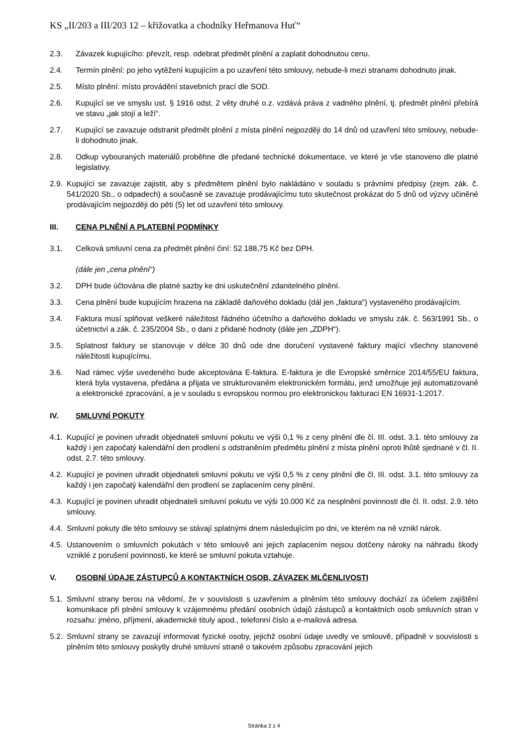KS „II/203 a III/203 12 – křižovatka a chodníky Heřmanova Huť“
2.3. Závazek kupujícího: převzít, resp. odebrat předmět plnění a zaplatit dohodnutou cenu.
2.4. Termín plnění: po jeho vytěžení kupujícím a po uzavření této smlouvy, nebude-li mezi stranami dohodnuto jinak.
2.5. Místo plnění: místo provádění stavebních prací dle SOD.
2.6. Kupující se ve smyslu ust. § 1916 odst. 2 věty druhé o.z. vzdává práva z vadného plnění, tj. předmět plnění přebírá ve stavu „jak stojí a leží“.
2.7. Kupující se zavazuje odstranit předmět plnění z místa plnění nejpozději do 14 dnů od uzavření této smlouvy, nebude-li dohodnuto jinak.
2.8. Odkup vybouraných materiálů proběhne dle předané technické dokumentace, ve které je vše stanoveno dle platné legislativy.
2.9. Kupující se zavazuje zajistit, aby s předmětem plnění bylo nakládáno v souladu s právními předpisy (zejm. zák. č. 541/2020 Sb., o odpadech) a současně se zavazuje prodávajícímu tuto skutečnost prokázat do 5 dnů od výzvy učiněné prodávajícím nejpozději do pěti (5) let od uzavření této smlouvy.
III. CENA PLNĚNÍ A PLATEBNÍ PODMÍNKY
3.1. Celková smluvní cena za předmět plnění činí: 52 188,75 Kč bez DPH.
(dále jen „cena plnění“)
3.2. DPH bude účtována dle platné sazby ke dni uskutečnění zdanitelného plnění.
3.3. Cena plnění bude kupujícím hrazena na základě daňového dokladu (dál jen „faktura“) vystaveného prodávajícím.
3.4. Faktura musí splňovat veškeré náležitost řádného účetního a daňového dokladu ve smyslu zák. č. 563/1991 Sb., o účetnictví a zák. č. 235/2004 Sb., o dani z přidané hodnoty (dále jen „ZDPH“).
3.5. Splatnost faktury se stanovuje v délce 30 dnů ode dne doručení vystavené faktury mající všechny stanovené náležitosti kupujícímu.
3.6. Nad rámec výše uvedeného bude akceptována E-faktura. E-faktura je dle Evropské směrnice 2014/55/EU faktura, která byla vystavena, předána a přijata ve strukturovaném elektronickém formátu, jenž umožňuje její automatizované a elektronické zpracování, a je v souladu s evropskou normou pro elektronickou fakturaci EN 16931-1:2017.
IV. SMLUVNÍ POKUTY
4.1. Kupující je povinen uhradit objednateli smluvní pokutu ve výši 0,1 % z ceny plnění dle čl. III. odst. 3.1. této smlouvy za každý i jen započatý kalendářní den prodlení s odstraněním předmětu plnění z místa plnění oproti lhůtě sjednané v čl. II. odst. 2.7. této smlouvy.
4.2. Kupující je povinen uhradit objednateli smluvní pokutu ve výši 0,5 % z ceny plnění dle čl. III. odst. 3.1. této smlouvy za každý i jen započatý kalendářní den prodlení se zaplacením ceny plnění.
4.3. Kupující je povinen uhradit objednateli smluvní pokutu ve výši 10.000 Kč za nesplnění povinnosti dle čl. II. odst. 2.9. této smlouvy.
4.4. Smluvní pokuty dle této smlouvy se stávají splatnými dnem následujícím po dni, ve kterém na ně vznikl nárok.
4.5. Ustanovením o smluvních pokutách v této smlouvě ani jejich zaplacením nejsou dotčeny nároky na náhradu škody vzniklé z porušení povinnosti, ke které se smluvní pokuta vztahuje.
V. OSOBNÍ ÚDAJE ZÁSTUPCŮ A KONTAKTNÍCH OSOB, ZÁVAZEK MLČENLIVOSTI
5.1. Smluvní strany berou na vědomí, že v souvislosti s uzavřením a plněním této smlouvy dochází za účelem zajištění komunikace při plnění smlouvy k vzájemnému předání osobních údajů zástupců a kontaktních osob smluvních stran v rozsahu: jméno, příjmení, akademické tituly apod., telefonní číslo a e-mailová adresa.
5.2. Smluvní strany se zavazují informovat fyzické osoby, jejichž osobní údaje uvedly ve smlouvě, případně v souvislosti s plněním této smlouvy poskytly druhé smluvní straně o takovém způsobu zpracování jejich
Stránka 2 z 4